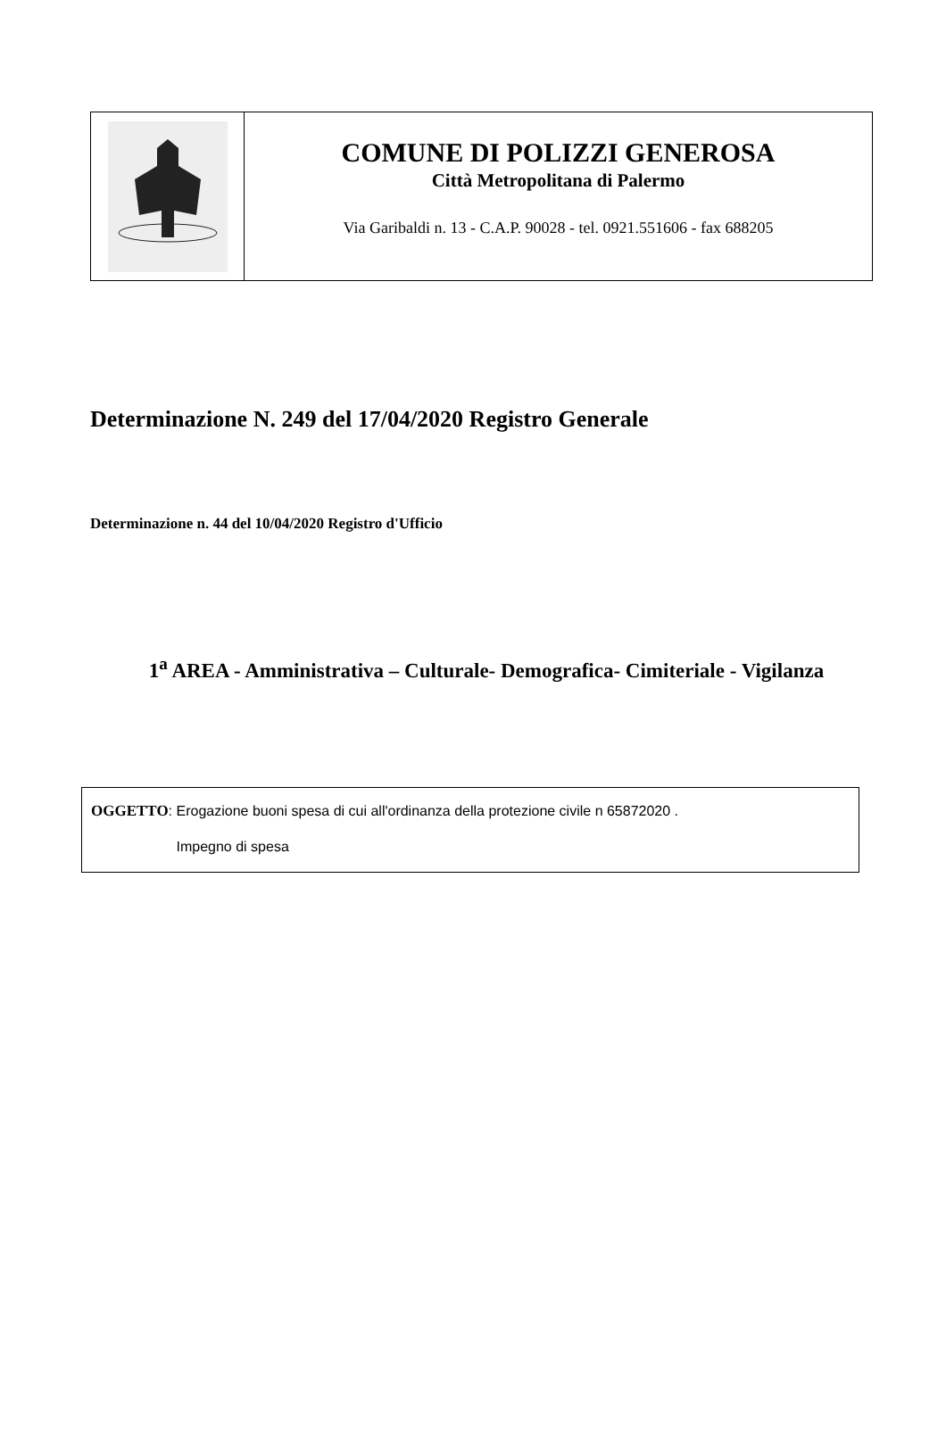COMUNE DI POLIZZI GENEROSA
Città Metropolitana di Palermo
Via Garibaldi n. 13 - C.A.P. 90028 - tel. 0921.551606 - fax 688205
Determinazione N. 249 del 17/04/2020 Registro Generale
Determinazione n. 44 del 10/04/2020 Registro d'Ufficio
1<sup>a</sup> AREA - Amministrativa – Culturale- Demografica- Cimiteriale - Vigilanza
OGGETTO: Erogazione buoni spesa di cui all'ordinanza della protezione civile n 65872020 .
Impegno di spesa